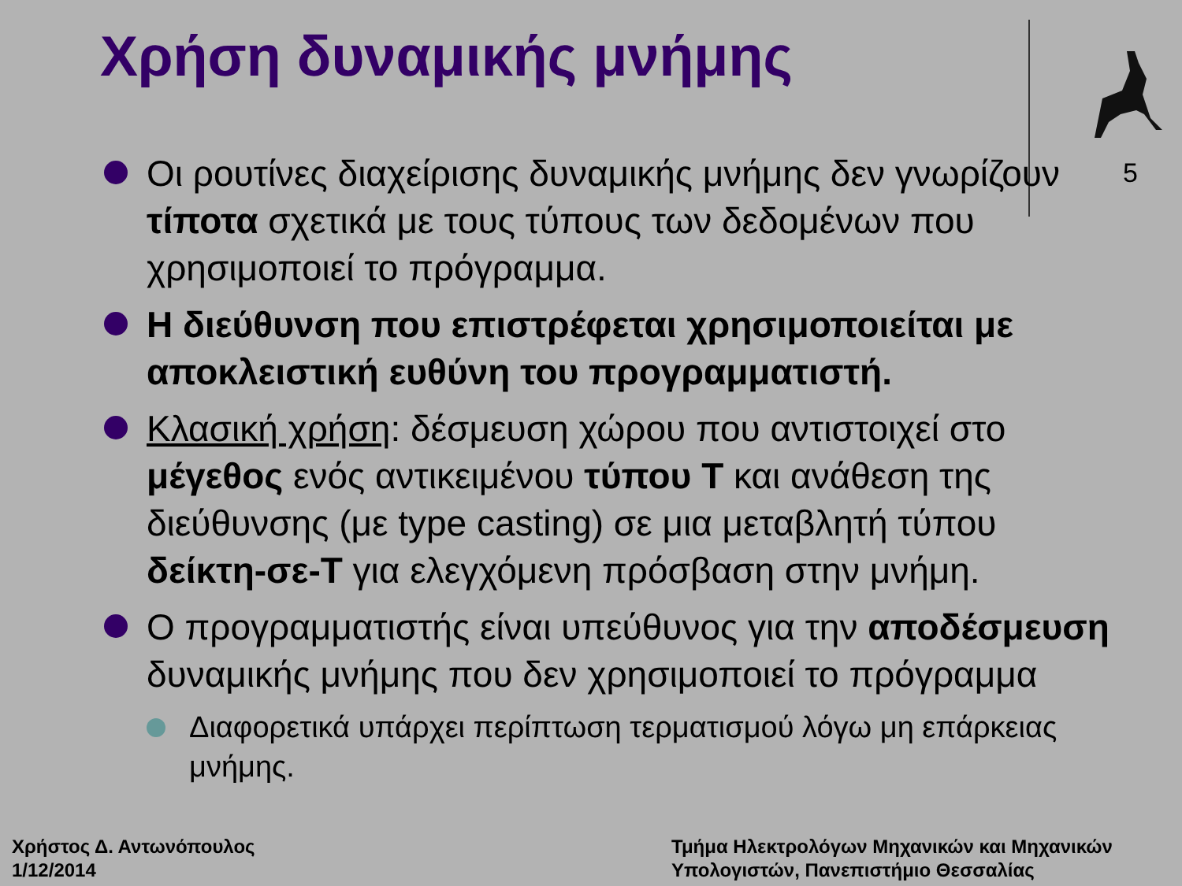Χρήση δυναμικής μνήμης
5
Οι ρουτίνες διαχείρισης δυναμικής μνήμης δεν γνωρίζουν τίποτα σχετικά με τους τύπους των δεδομένων που χρησιμοποιεί το πρόγραμμα.
Η διεύθυνση που επιστρέφεται χρησιμοποιείται με αποκλειστική ευθύνη του προγραμματιστή.
Κλασική χρήση: δέσμευση χώρου που αντιστοιχεί στο μέγεθος ενός αντικειμένου τύπου T και ανάθεση της διεύθυνσης (με type casting) σε μια μεταβλητή τύπου δείκτη-σε-T για ελεγχόμενη πρόσβαση στην μνήμη.
Ο προγραμματιστής είναι υπεύθυνος για την αποδέσμευση δυναμικής μνήμης που δεν χρησιμοποιεί το πρόγραμμα
Διαφορετικά υπάρχει περίπτωση τερματισμού λόγω μη επάρκειας μνήμης.
Χρήστος Δ. Αντωνόπουλος
1/12/2014
Τμήμα Ηλεκτρολόγων Μηχανικών και Μηχανικών
Υπολογιστών, Πανεπιστήμιο Θεσσαλίας